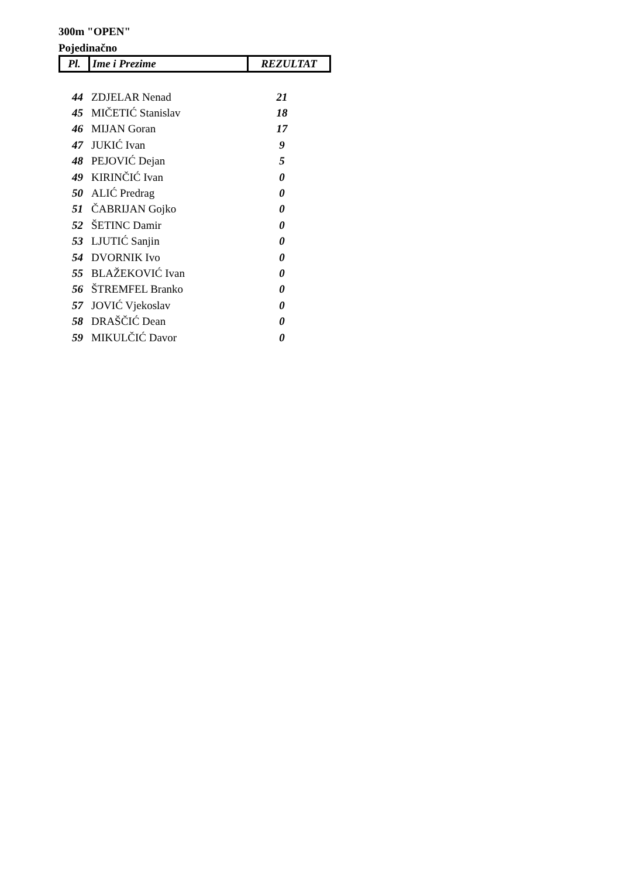300m "OPEN"
Pojedinačno
| Pl. | Ime i Prezime | REZULTAT |
| 44 | ZDJELAR Nenad | 21 |
| 45 | MIČETIĆ Stanislav | 18 |
| 46 | MIJAN Goran | 17 |
| 47 | JUKIĆ Ivan | 9 |
| 48 | PEJOVIĆ Dejan | 5 |
| 49 | KIRINČIĆ Ivan | 0 |
| 50 | ALIĆ Predrag | 0 |
| 51 | ČABRIJAN Gojko | 0 |
| 52 | ŠETINC Damir | 0 |
| 53 | LJUTIĆ Sanjin | 0 |
| 54 | DVORNIK Ivo | 0 |
| 55 | BLAŽEKOVIĆ Ivan | 0 |
| 56 | ŠTREMFEL Branko | 0 |
| 57 | JOVIĆ Vjekoslav | 0 |
| 58 | DRAŠČIĆ Dean | 0 |
| 59 | MIKULČIĆ Davor | 0 |